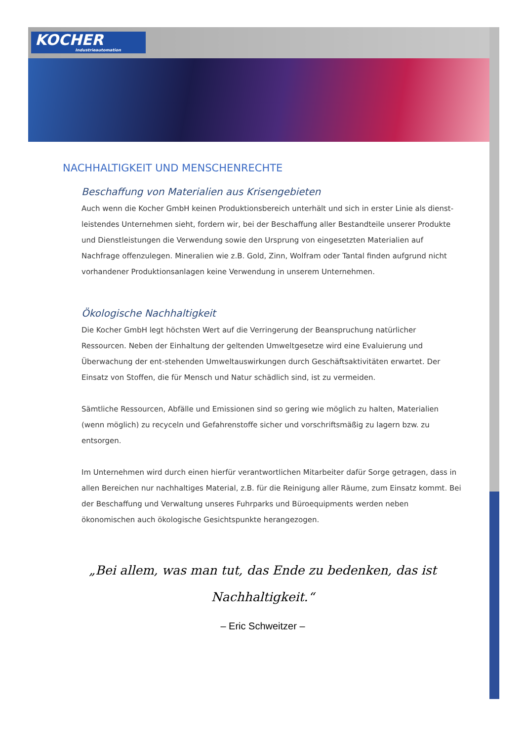KOCHER
Industrieautomation
NACHHALTIGKEIT UND MENSCHENRECHTE
Beschaffung von Materialien aus Krisengebieten
Auch wenn die Kocher GmbH keinen Produktionsbereich unterhält und sich in erster Linie als dienst-leistendes Unternehmen sieht, fordern wir, bei der Beschaffung aller Bestandteile unserer Produkte und Dienstleistungen die Verwendung sowie den Ursprung von eingesetzten Materialien auf Nachfrage offenzulegen. Mineralien wie z.B. Gold, Zinn, Wolfram oder Tantal finden aufgrund nicht vorhandener Produktionsanlagen keine Verwendung in unserem Unternehmen.
Ökologische Nachhaltigkeit
Die Kocher GmbH legt höchsten Wert auf die Verringerung der Beanspruchung natürlicher Ressourcen. Neben der Einhaltung der geltenden Umweltgesetze wird eine Evaluierung und Überwachung der ent-stehenden Umweltauswirkungen durch Geschäftsaktivitäten erwartet. Der Einsatz von Stoffen, die für Mensch und Natur schädlich sind, ist zu vermeiden.
Sämtliche Ressourcen, Abfälle und Emissionen sind so gering wie möglich zu halten, Materialien (wenn möglich) zu recyceln und Gefahrenstoffe sicher und vorschriftsmäßig zu lagern bzw. zu entsorgen.
Im Unternehmen wird durch einen hierfür verantwortlichen Mitarbeiter dafür Sorge getragen, dass in allen Bereichen nur nachhaltiges Material, z.B. für die Reinigung aller Räume, zum Einsatz kommt. Bei der Beschaffung und Verwaltung unseres Fuhrparks und Büroequipments werden neben ökonomischen auch ökologische Gesichtspunkte herangezogen.
„Bei allem, was man tut, das Ende zu bedenken, das ist
Nachhaltigkeit.“
– Eric Schweitzer –